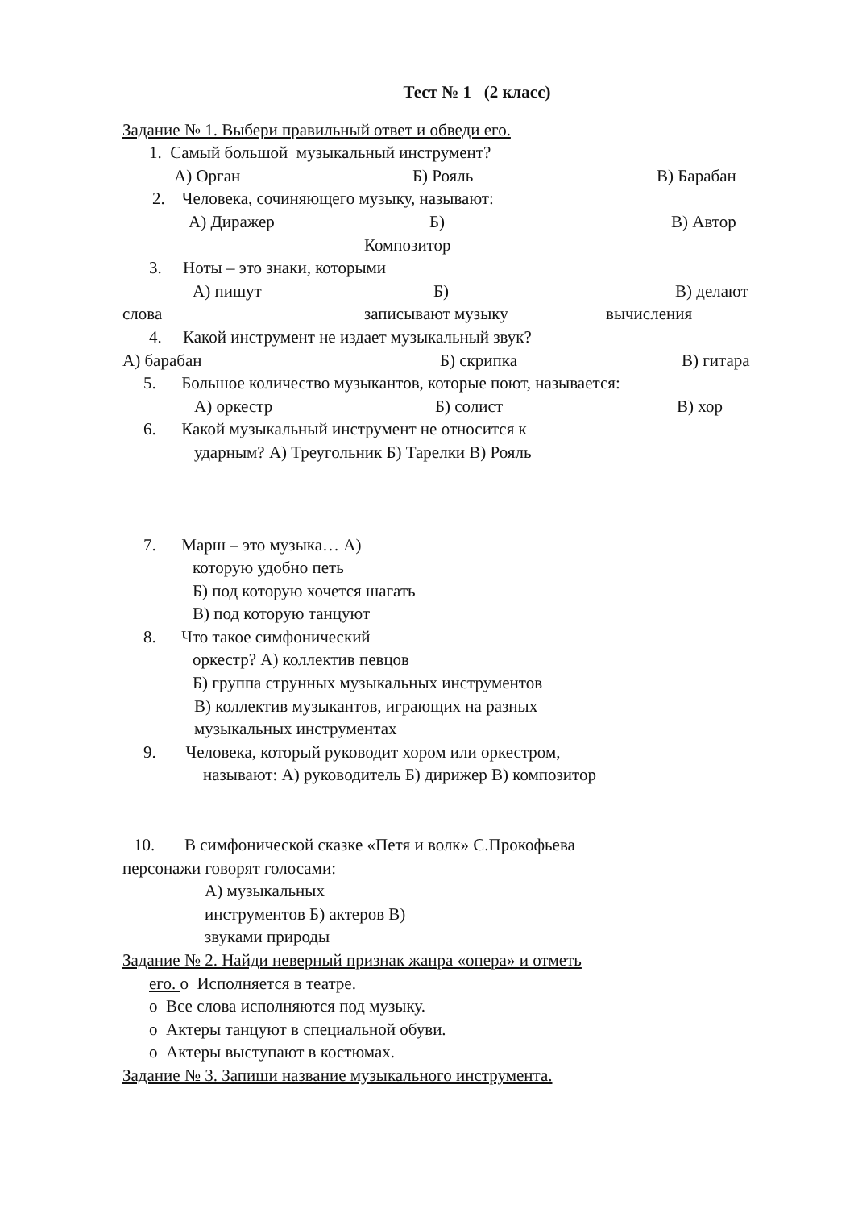Тест № 1 (2 класс)
Задание № 1. Выбери правильный ответ и обведи его.
1. Самый большой музыкальный инструмент?
А) Орган Б) Рояль В) Барабан
2. Человека, сочиняющего музыку, называют:
А) Диражер Б) В) Автор
Композитор
3. Ноты – это знаки, которыми
А) пишут Б) В) делают
слова записывают музыку вычисления
4. Какой инструмент не издает музыкальный звук?
А) барабан Б) скрипка В) гитара
5. Большое количество музыкантов, которые поют, называется:
А) оркестр Б) солист В) хор
6. Какой музыкальный инструмент не относится к
ударным? А) Треугольник Б) Тарелки В) Рояль
7. Марш – это музыка… А)
которую удобно петь
Б) под которую хочется шагать
В) под которую танцуют
8. Что такое симфонический
оркестр? А) коллектив певцов
Б) группа струнных музыкальных инструментов
В) коллектив музыкантов, играющих на разных
музыкальных инструментах
9. Человека, который руководит хором или оркестром,
называют: А) руководитель Б) дирижер В) композитор
10. В симфонической сказке «Петя и волк» С.Прокофьева
персонажи говорят голосами:
А) музыкальных
инструментов Б) актеров В)
звуками природы
Задание № 2. Найди неверный признак жанра «опера» и отметь
его. o Исполняется в театре.
o Все слова исполняются под музыку.
o Актеры танцуют в специальной обуви.
o Актеры выступают в костюмах.
Задание № 3. Запиши название музыкального инструмента.